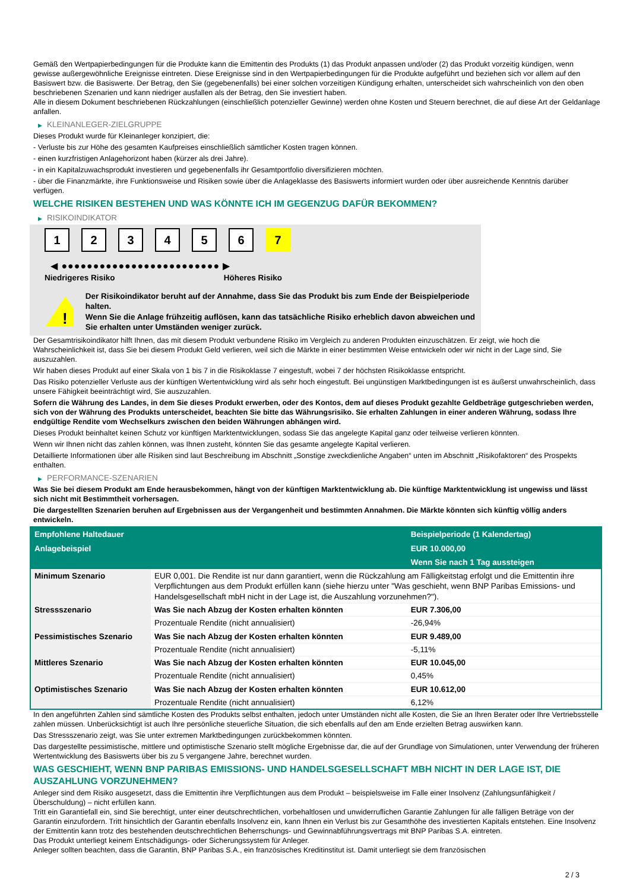Gemäß den Wertpapierbedingungen für die Produkte kann die Emittentin des Produkts (1) das Produkt anpassen und/oder (2) das Produkt vorzeitig kündigen, wenn gewisse außergewöhnliche Ereignisse eintreten. Diese Ereignisse sind in den Wertpapierbedingungen für die Produkte aufgeführt und beziehen sich vor allem auf den Basiswert bzw. die Basiswerte. Der Betrag, den Sie (gegebenenfalls) bei einer solchen vorzeitigen Kündigung erhalten, unterscheidet sich wahrscheinlich von den oben beschriebenen Szenarien und kann niedriger ausfallen als der Betrag, den Sie investiert haben.
Alle in diesem Dokument beschriebenen Rückzahlungen (einschließlich potenzieller Gewinne) werden ohne Kosten und Steuern berechnet, die auf diese Art der Geldanlage anfallen.
▶ KLEINANLEGER-ZIELGRUPPE
Dieses Produkt wurde für Kleinanleger konzipiert, die:
- Verluste bis zur Höhe des gesamten Kaufpreises einschließlich sämtlicher Kosten tragen können.
- einen kurzfristigen Anlagehorizont haben (kürzer als drei Jahre).
- in ein Kapitalzuwachsprodukt investieren und gegebenenfalls ihr Gesamtportfolio diversifizieren möchten.
- über die Finanzmärkte, ihre Funktionsweise und Risiken sowie über die Anlageklasse des Basiswerts informiert wurden oder über ausreichende Kenntnis darüber verfügen.
WELCHE RISIKEN BESTEHEN UND WAS KÖNNTE ICH IM GEGENZUG DAFÜR BEKOMMEN?
▶ RISIKOINDIKATOR
1 2 3 4 5 6 7
◀ ●●●●●●●●●●●●●●●●●●●●●●●●● ▶
Niedrigeres Risiko Höheres Risiko
!
Der Risikoindikator beruht auf der Annahme, dass Sie das Produkt bis zum Ende der Beispielperiode halten.
Wenn Sie die Anlage frühzeitig auflösen, kann das tatsächliche Risiko erheblich davon abweichen und Sie erhalten unter Umständen weniger zurück.
Der Gesamtrisikoindikator hilft Ihnen, das mit diesem Produkt verbundene Risiko im Vergleich zu anderen Produkten einzuschätzen. Er zeigt, wie hoch die Wahrscheinlichkeit ist, dass Sie bei diesem Produkt Geld verlieren, weil sich die Märkte in einer bestimmten Weise entwickeln oder wir nicht in der Lage sind, Sie auszuzahlen.
Wir haben dieses Produkt auf einer Skala von 1 bis 7 in die Risikoklasse 7 eingestuft, wobei 7 der höchsten Risikoklasse entspricht.
Das Risiko potenzieller Verluste aus der künftigen Wertentwicklung wird als sehr hoch eingestuft. Bei ungünstigen Marktbedingungen ist es äußerst unwahrscheinlich, dass unsere Fähigkeit beeinträchtigt wird, Sie auszuzahlen.
Sofern die Währung des Landes, in dem Sie dieses Produkt erwerben, oder des Kontos, dem auf dieses Produkt gezahlte Geldbeträge gutgeschrieben werden, sich von der Währung des Produkts unterscheidet, beachten Sie bitte das Währungsrisiko. Sie erhalten Zahlungen in einer anderen Währung, sodass Ihre endgültige Rendite vom Wechselkurs zwischen den beiden Währungen abhängen wird.
Dieses Produkt beinhaltet keinen Schutz vor künftigen Marktentwicklungen, sodass Sie das angelegte Kapital ganz oder teilweise verlieren könnten.
Wenn wir Ihnen nicht das zahlen können, was Ihnen zusteht, könnten Sie das gesamte angelegte Kapital verlieren.
Detaillierte Informationen über alle Risiken sind laut Beschreibung im Abschnitt „Sonstige zweckdienliche Angaben“ unten im Abschnitt „Risikofaktoren“ des Prospekts enthalten.
▶ PERFORMANCE-SZENARIEN
Was Sie bei diesem Produkt am Ende herausbekommen, hängt von der künftigen Marktentwicklung ab. Die künftige Marktentwicklung ist ungewiss und lässt sich nicht mit Bestimmtheit vorhersagen.
Die dargestellten Szenarien beruhen auf Ergebnissen aus der Vergangenheit und bestimmten Annahmen. Die Märkte könnten sich künftig völlig anders entwickeln.
| Empfohlene Haltedauer | | Beispielperiode (1 Kalendertag) |
| --- | --- | --- |
| Anlagebeispiel | | EUR 10.000,00 |
| | | Wenn Sie nach 1 Tag aussteigen |
| Minimum Szenario | EUR 0,001. Die Rendite ist nur dann garantiert, wenn die Rückzahlung am Fälligkeitstag erfolgt und die Emittentin ihre Verpflichtungen aus dem Produkt erfüllen kann (siehe hierzu unter "Was geschieht, wenn BNP Paribas Emissions- und Handelsgesellschaft mbH nicht in der Lage ist, die Auszahlung vorzunehmen?"). | |
| Stressszenario | Was Sie nach Abzug der Kosten erhalten könnten | EUR 7.306,00 |
| | Prozentuale Rendite (nicht annualisiert) | -26,94% |
| Pessimistisches Szenario | Was Sie nach Abzug der Kosten erhalten könnten | EUR 9.489,00 |
| | Prozentuale Rendite (nicht annualisiert) | -5,11% |
| Mittleres Szenario | Was Sie nach Abzug der Kosten erhalten könnten | EUR 10.045,00 |
| | Prozentuale Rendite (nicht annualisiert) | 0,45% |
| Optimistisches Szenario | Was Sie nach Abzug der Kosten erhalten könnten | EUR 10.612,00 |
| | Prozentuale Rendite (nicht annualisiert) | 6,12% |
In den angeführten Zahlen sind sämtliche Kosten des Produkts selbst enthalten, jedoch unter Umständen nicht alle Kosten, die Sie an Ihren Berater oder Ihre Vertriebsstelle zahlen müssen. Unberücksichtigt ist auch Ihre persönliche steuerliche Situation, die sich ebenfalls auf den am Ende erzielten Betrag auswirken kann.
Das Stressszenario zeigt, was Sie unter extremen Marktbedingungen zurückbekommen könnten.
Das dargestellte pessimistische, mittlere und optimistische Szenario stellt mögliche Ergebnisse dar, die auf der Grundlage von Simulationen, unter Verwendung der früheren Wertentwicklung des Basiswerts über bis zu 5 vergangene Jahre, berechnet wurden.
WAS GESCHIEHT, WENN BNP PARIBAS EMISSIONS- UND HANDELSGESELLSCHAFT MBH NICHT IN DER LAGE IST, DIE AUSZAHLUNG VORZUNEHMEN?
Anleger sind dem Risiko ausgesetzt, dass die Emittentin ihre Verpflichtungen aus dem Produkt – beispielsweise im Falle einer Insolvenz (Zahlungsunfähigkeit / Überschuldung) – nicht erfüllen kann.
Tritt ein Garantiefall ein, sind Sie berechtigt, unter einer deutschrechtlichen, vorbehaltlosen und unwiderruflichen Garantie Zahlungen für alle fälligen Beträge von der Garantin einzufordern. Tritt hinsichtlich der Garantin ebenfalls Insolvenz ein, kann Ihnen ein Verlust bis zur Gesamthöhe des investierten Kapitals entstehen. Eine Insolvenz der Emittentin kann trotz des bestehenden deutschrechtlichen Beherrschungs- und Gewinnabführungsvertrags mit BNP Paribas S.A. eintreten.
Das Produkt unterliegt keinem Entschädigungs- oder Sicherungssystem für Anleger.
Anleger sollten beachten, dass die Garantin, BNP Paribas S.A., ein französisches Kreditinstitut ist. Damit unterliegt sie dem französischen
2 / 3